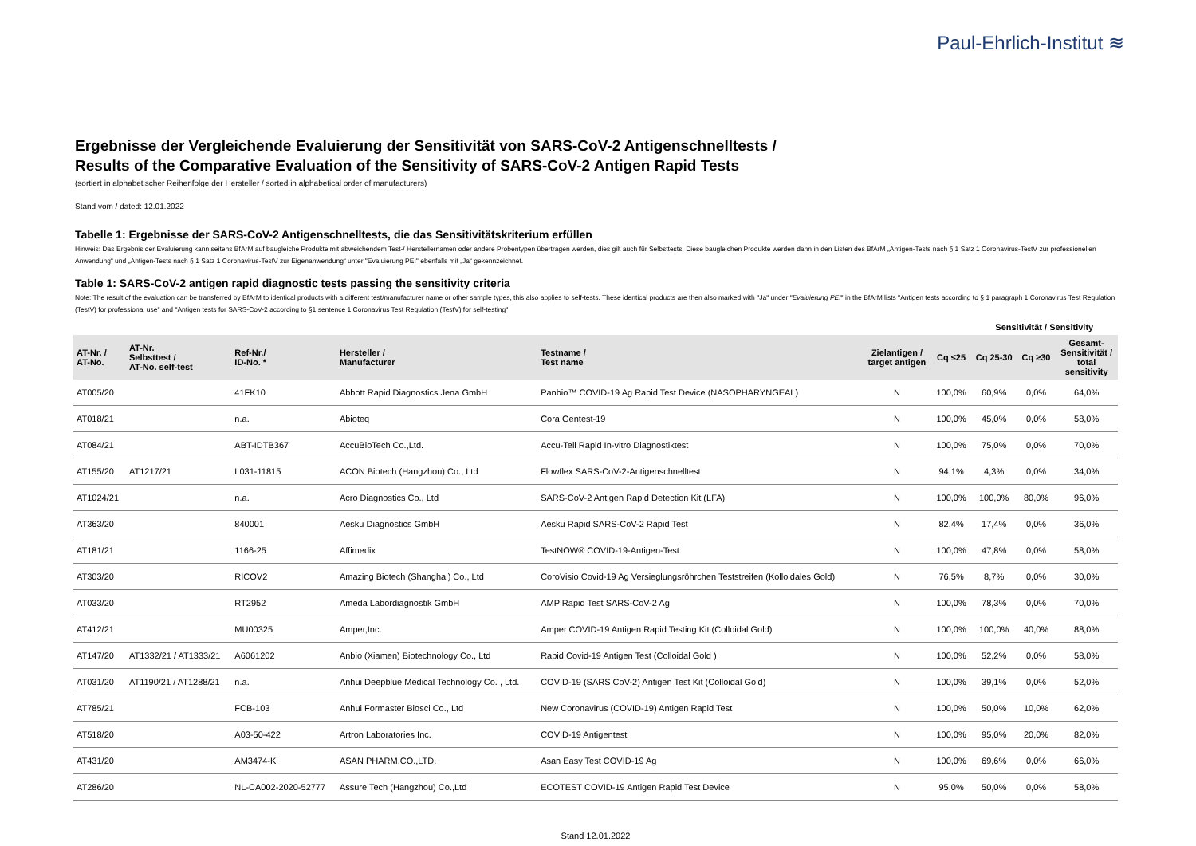Paul-Ehrlich-Institut ≋
Ergebnisse der Vergleichende Evaluierung der Sensitivität von SARS-CoV-2 Antigenschnelltests /
Results of the Comparative Evaluation of the Sensitivity of SARS-CoV-2 Antigen Rapid Tests
(sortiert in alphabetischer Reihenfolge der Hersteller / sorted in alphabetical order of manufacturers)
Stand vom / dated: 12.01.2022
Tabelle 1: Ergebnisse der SARS-CoV-2 Antigenschnelltests, die das Sensitivitätskriterium erfüllen
Hinweis: Das Ergebnis der Evaluierung kann seitens BfArM auf baugleiche Produkte mit abweichendem Test-/ Herstellernamen oder andere Probentypen übertragen werden, dies gilt auch für Selbsttests. Diese baugleichen Produkte werden dann in den Listen des BfArM „Antigen-Tests nach § 1 Satz 1 Coronavirus-TestV zur professionellen Anwendung“ und „Antigen-Tests nach § 1 Satz 1 Coronavirus-TestV zur Eigenanwendung“ unter "Evaluierung PEI" ebenfalls mit „Ja“ gekennzeichnet.
Table 1: SARS-CoV-2 antigen rapid diagnostic tests passing the sensitivity criteria
Note: The result of the evaluation can be transferred by BfArM to identical products with a different test/manufacturer name or other sample types, this also applies to self-tests. These identical products are then also marked with "Ja" under "Evaluierung PEI" in the BfArM lists "Antigen tests according to § 1 paragraph 1 Coronavirus Test Regulation (TestV) for professional use" and "Antigen tests for SARS-CoV-2 according to §1 sentence 1 Coronavirus Test Regulation (TestV) for self-testing".
| | | | | | | | Sensitivität / Sensitivity | | |
| AT-Nr. / AT-No. | AT-Nr. Selbsttest / AT-No. self-test | Ref-Nr./ ID-No. * | Hersteller / Manufacturer | Testname / Test name | Zielantigen / target antigen | Cq ≤25 | Cq 25-30 | Cq ≥30 | Gesamt- Sensitivität / total sensitivity |
| AT005/20 | | 41FK10 | Abbott Rapid Diagnostics Jena GmbH | Panbio™ COVID-19 Ag Rapid Test Device (NASOPHARYNGEAL) | N | 100,0% | 60,9% | 0,0% | 64,0% |
| AT018/21 | | n.a. | Abioteq | Cora Gentest-19 | N | 100,0% | 45,0% | 0,0% | 58,0% |
| AT084/21 | | ABT-IDTB367 | AccuBioTech Co.,Ltd. | Accu-Tell Rapid In-vitro Diagnostiktest | N | 100,0% | 75,0% | 0,0% | 70,0% |
| AT155/20 | AT1217/21 | L031-11815 | ACON Biotech (Hangzhou) Co., Ltd | Flowflex SARS-CoV-2-Antigenschnelltest | N | 94,1% | 4,3% | 0,0% | 34,0% |
| AT1024/21 | | n.a. | Acro Diagnostics Co., Ltd | SARS-CoV-2 Antigen Rapid Detection Kit (LFA) | N | 100,0% | 100,0% | 80,0% | 96,0% |
| AT363/20 | | 840001 | Aesku Diagnostics GmbH | Aesku Rapid SARS-CoV-2 Rapid Test | N | 82,4% | 17,4% | 0,0% | 36,0% |
| AT181/21 | | 1166-25 | Affimedix | TestNOW® COVID-19-Antigen-Test | N | 100,0% | 47,8% | 0,0% | 58,0% |
| AT303/20 | | RICOV2 | Amazing Biotech (Shanghai) Co., Ltd | CoroVisio Covid-19 Ag Versieglungsröhrchen Teststreifen (Kolloidales Gold) | N | 76,5% | 8,7% | 0,0% | 30,0% |
| AT033/20 | | RT2952 | Ameda Labordiagnostik GmbH | AMP Rapid Test SARS-CoV-2 Ag | N | 100,0% | 78,3% | 0,0% | 70,0% |
| AT412/21 | | MU00325 | Amper,Inc. | Amper COVID-19 Antigen Rapid Testing Kit (Colloidal Gold) | N | 100,0% | 100,0% | 40,0% | 88,0% |
| AT147/20 | AT1332/21 / AT1333/21 | A6061202 | Anbio (Xiamen) Biotechnology Co., Ltd | Rapid Covid-19 Antigen Test (Colloidal Gold ) | N | 100,0% | 52,2% | 0,0% | 58,0% |
| AT031/20 | AT1190/21 / AT1288/21 | n.a. | Anhui Deepblue Medical Technology Co. , Ltd. | COVID-19 (SARS CoV-2) Antigen Test Kit (Colloidal Gold) | N | 100,0% | 39,1% | 0,0% | 52,0% |
| AT785/21 | | FCB-103 | Anhui Formaster Biosci Co., Ltd | New Coronavirus (COVID-19) Antigen Rapid Test | N | 100,0% | 50,0% | 10,0% | 62,0% |
| AT518/20 | | A03-50-422 | Artron Laboratories Inc. | COVID-19 Antigentest | N | 100,0% | 95,0% | 20,0% | 82,0% |
| AT431/20 | | AM3474-K | ASAN PHARM.CO.,LTD. | Asan Easy Test COVID-19 Ag | N | 100,0% | 69,6% | 0,0% | 66,0% |
| AT286/20 | | NL-CA002-2020-52777 | Assure Tech (Hangzhou) Co.,Ltd | ECOTEST COVID-19 Antigen Rapid Test Device | N | 95,0% | 50,0% | 0,0% | 58,0% |
Stand 12.01.2022